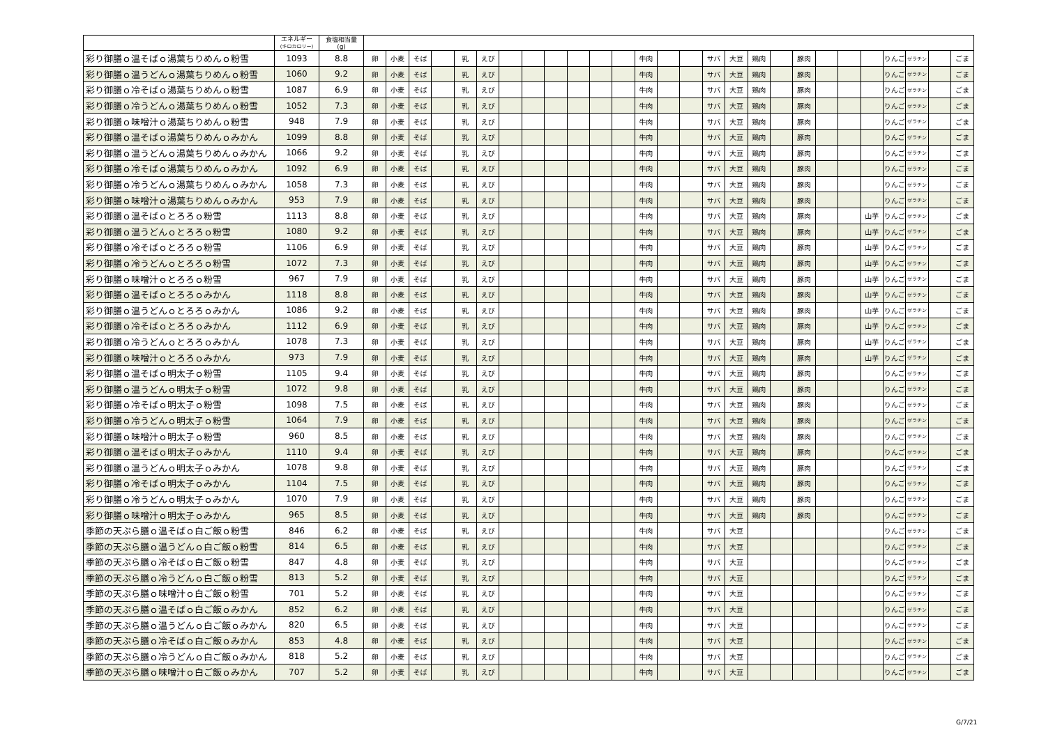| | エネルギー (キロカロリー) | 食塩相当量 (g) | | | | | | | | | | | | | | | | | | | | | | | | | | | |
| --- | --- | --- | --- | --- | --- | --- | --- | --- | --- | --- | --- | --- | --- | --- | --- | --- | --- | --- | --- | --- | --- | --- | --- | --- | --- | --- | --- | --- | --- |
| 彩り御膳ｏ温そばｏ湯葉ちりめんｏ粉雪 | 1093 | 8.8 | 卵 | 小麦 | そば | | 乳 | えび | | | | | | | 牛肉 | | | サバ | 大豆 | 鶏肉 | | 豚肉 | | | | りんご | ゼラチン | | ごま |
| 彩り御膳ｏ温うどんｏ湯葉ちりめんｏ粉雪 | 1060 | 9.2 | 卵 | 小麦 | そば | | 乳 | えび | | | | | | | 牛肉 | | | サバ | 大豆 | 鶏肉 | | 豚肉 | | | | りんご | ゼラチン | | ごま |
| 彩り御膳ｏ冷そばｏ湯葉ちりめんｏ粉雪 | 1087 | 6.9 | 卵 | 小麦 | そば | | 乳 | えび | | | | | | | 牛肉 | | | サバ | 大豆 | 鶏肉 | | 豚肉 | | | | りんご | ゼラチン | | ごま |
| 彩り御膳ｏ冷うどんｏ湯葉ちりめんｏ粉雪 | 1052 | 7.3 | 卵 | 小麦 | そば | | 乳 | えび | | | | | | | 牛肉 | | | サバ | 大豆 | 鶏肉 | | 豚肉 | | | | りんご | ゼラチン | | ごま |
| 彩り御膳ｏ味噌汁ｏ湯葉ちりめんｏ粉雪 | 948 | 7.9 | 卵 | 小麦 | そば | | 乳 | えび | | | | | | | 牛肉 | | | サバ | 大豆 | 鶏肉 | | 豚肉 | | | | りんご | ゼラチン | | ごま |
| 彩り御膳ｏ温そばｏ湯葉ちりめんｏみかん | 1099 | 8.8 | 卵 | 小麦 | そば | | 乳 | えび | | | | | | | 牛肉 | | | サバ | 大豆 | 鶏肉 | | 豚肉 | | | | りんご | ゼラチン | | ごま |
| 彩り御膳ｏ温うどんｏ湯葉ちりめんｏみかん | 1066 | 9.2 | 卵 | 小麦 | そば | | 乳 | えび | | | | | | | 牛肉 | | | サバ | 大豆 | 鶏肉 | | 豚肉 | | | | りんご | ゼラチン | | ごま |
| 彩り御膳ｏ冷そばｏ湯葉ちりめんｏみかん | 1092 | 6.9 | 卵 | 小麦 | そば | | 乳 | えび | | | | | | | 牛肉 | | | サバ | 大豆 | 鶏肉 | | 豚肉 | | | | りんご | ゼラチン | | ごま |
| 彩り御膳ｏ冷うどんｏ湯葉ちりめんｏみかん | 1058 | 7.3 | 卵 | 小麦 | そば | | 乳 | えび | | | | | | | 牛肉 | | | サバ | 大豆 | 鶏肉 | | 豚肉 | | | | りんご | ゼラチン | | ごま |
| 彩り御膳ｏ味噌汁ｏ湯葉ちりめんｏみかん | 953 | 7.9 | 卵 | 小麦 | そば | | 乳 | えび | | | | | | | 牛肉 | | | サバ | 大豆 | 鶏肉 | | 豚肉 | | | | りんご | ゼラチン | | ごま |
| 彩り御膳ｏ温そばｏとろろｏ粉雪 | 1113 | 8.8 | 卵 | 小麦 | そば | | 乳 | えび | | | | | | | 牛肉 | | | サバ | 大豆 | 鶏肉 | | 豚肉 | | | 山芋 | りんご | ゼラチン | | ごま |
| 彩り御膳ｏ温うどんｏとろろｏ粉雪 | 1080 | 9.2 | 卵 | 小麦 | そば | | 乳 | えび | | | | | | | 牛肉 | | | サバ | 大豆 | 鶏肉 | | 豚肉 | | | 山芋 | りんご | ゼラチン | | ごま |
| 彩り御膳ｏ冷そばｏとろろｏ粉雪 | 1106 | 6.9 | 卵 | 小麦 | そば | | 乳 | えび | | | | | | | 牛肉 | | | サバ | 大豆 | 鶏肉 | | 豚肉 | | | 山芋 | りんご | ゼラチン | | ごま |
| 彩り御膳ｏ冷うどんｏとろろｏ粉雪 | 1072 | 7.3 | 卵 | 小麦 | そば | | 乳 | えび | | | | | | | 牛肉 | | | サバ | 大豆 | 鶏肉 | | 豚肉 | | | 山芋 | りんご | ゼラチン | | ごま |
| 彩り御膳ｏ味噌汁ｏとろろｏ粉雪 | 967 | 7.9 | 卵 | 小麦 | そば | | 乳 | えび | | | | | | | 牛肉 | | | サバ | 大豆 | 鶏肉 | | 豚肉 | | | 山芋 | りんご | ゼラチン | | ごま |
| 彩り御膳ｏ温そばｏとろろｏみかん | 1118 | 8.8 | 卵 | 小麦 | そば | | 乳 | えび | | | | | | | 牛肉 | | | サバ | 大豆 | 鶏肉 | | 豚肉 | | | 山芋 | りんご | ゼラチン | | ごま |
| 彩り御膳ｏ温うどんｏとろろｏみかん | 1086 | 9.2 | 卵 | 小麦 | そば | | 乳 | えび | | | | | | | 牛肉 | | | サバ | 大豆 | 鶏肉 | | 豚肉 | | | 山芋 | りんご | ゼラチン | | ごま |
| 彩り御膳ｏ冷そばｏとろろｏみかん | 1112 | 6.9 | 卵 | 小麦 | そば | | 乳 | えび | | | | | | | 牛肉 | | | サバ | 大豆 | 鶏肉 | | 豚肉 | | | 山芋 | りんご | ゼラチン | | ごま |
| 彩り御膳ｏ冷うどんｏとろろｏみかん | 1078 | 7.3 | 卵 | 小麦 | そば | | 乳 | えび | | | | | | | 牛肉 | | | サバ | 大豆 | 鶏肉 | | 豚肉 | | | 山芋 | りんご | ゼラチン | | ごま |
| 彩り御膳ｏ味噌汁ｏとろろｏみかん | 973 | 7.9 | 卵 | 小麦 | そば | | 乳 | えび | | | | | | | 牛肉 | | | サバ | 大豆 | 鶏肉 | | 豚肉 | | | 山芋 | りんご | ゼラチン | | ごま |
| 彩り御膳ｏ温そばｏ明太子ｏ粉雪 | 1105 | 9.4 | 卵 | 小麦 | そば | | 乳 | えび | | | | | | | 牛肉 | | | サバ | 大豆 | 鶏肉 | | 豚肉 | | | | りんご | ゼラチン | | ごま |
| 彩り御膳ｏ温うどんｏ明太子ｏ粉雪 | 1072 | 9.8 | 卵 | 小麦 | そば | | 乳 | えび | | | | | | | 牛肉 | | | サバ | 大豆 | 鶏肉 | | 豚肉 | | | | りんご | ゼラチン | | ごま |
| 彩り御膳ｏ冷そばｏ明太子ｏ粉雪 | 1098 | 7.5 | 卵 | 小麦 | そば | | 乳 | えび | | | | | | | 牛肉 | | | サバ | 大豆 | 鶏肉 | | 豚肉 | | | | りんご | ゼラチン | | ごま |
| 彩り御膳ｏ冷うどんｏ明太子ｏ粉雪 | 1064 | 7.9 | 卵 | 小麦 | そば | | 乳 | えび | | | | | | | 牛肉 | | | サバ | 大豆 | 鶏肉 | | 豚肉 | | | | りんご | ゼラチン | | ごま |
| 彩り御膳ｏ味噌汁ｏ明太子ｏ粉雪 | 960 | 8.5 | 卵 | 小麦 | そば | | 乳 | えび | | | | | | | 牛肉 | | | サバ | 大豆 | 鶏肉 | | 豚肉 | | | | りんご | ゼラチン | | ごま |
| 彩り御膳ｏ温そばｏ明太子ｏみかん | 1110 | 9.4 | 卵 | 小麦 | そば | | 乳 | えび | | | | | | | 牛肉 | | | サバ | 大豆 | 鶏肉 | | 豚肉 | | | | りんご | ゼラチン | | ごま |
| 彩り御膳ｏ温うどんｏ明太子ｏみかん | 1078 | 9.8 | 卵 | 小麦 | そば | | 乳 | えび | | | | | | | 牛肉 | | | サバ | 大豆 | 鶏肉 | | 豚肉 | | | | りんご | ゼラチン | | ごま |
| 彩り御膳ｏ冷そばｏ明太子ｏみかん | 1104 | 7.5 | 卵 | 小麦 | そば | | 乳 | えび | | | | | | | 牛肉 | | | サバ | 大豆 | 鶏肉 | | 豚肉 | | | | りんご | ゼラチン | | ごま |
| 彩り御膳ｏ冷うどんｏ明太子ｏみかん | 1070 | 7.9 | 卵 | 小麦 | そば | | 乳 | えび | | | | | | | 牛肉 | | | サバ | 大豆 | 鶏肉 | | 豚肉 | | | | りんご | ゼラチン | | ごま |
| 彩り御膳ｏ味噌汁ｏ明太子ｏみかん | 965 | 8.5 | 卵 | 小麦 | そば | | 乳 | えび | | | | | | | 牛肉 | | | サバ | 大豆 | 鶏肉 | | 豚肉 | | | | りんご | ゼラチン | | ごま |
| 季節の天ぷら膳ｏ温そばｏ白ご飯ｏ粉雪 | 846 | 6.2 | 卵 | 小麦 | そば | | 乳 | えび | | | | | | | 牛肉 | | | サバ | 大豆 | | | | | | | りんご | ゼラチン | | ごま |
| 季節の天ぷら膳ｏ温うどんｏ白ご飯ｏ粉雪 | 814 | 6.5 | 卵 | 小麦 | そば | | 乳 | えび | | | | | | | 牛肉 | | | サバ | 大豆 | | | | | | | りんご | ゼラチン | | ごま |
| 季節の天ぷら膳ｏ冷そばｏ白ご飯ｏ粉雪 | 847 | 4.8 | 卵 | 小麦 | そば | | 乳 | えび | | | | | | | 牛肉 | | | サバ | 大豆 | | | | | | | りんご | ゼラチン | | ごま |
| 季節の天ぷら膳ｏ冷うどんｏ白ご飯ｏ粉雪 | 813 | 5.2 | 卵 | 小麦 | そば | | 乳 | えび | | | | | | | 牛肉 | | | サバ | 大豆 | | | | | | | りんご | ゼラチン | | ごま |
| 季節の天ぷら膳ｏ味噌汁ｏ白ご飯ｏ粉雪 | 701 | 5.2 | 卵 | 小麦 | そば | | 乳 | えび | | | | | | | 牛肉 | | | サバ | 大豆 | | | | | | | りんご | ゼラチン | | ごま |
| 季節の天ぷら膳ｏ温そばｏ白ご飯ｏみかん | 852 | 6.2 | 卵 | 小麦 | そば | | 乳 | えび | | | | | | | 牛肉 | | | サバ | 大豆 | | | | | | | りんご | ゼラチン | | ごま |
| 季節の天ぷら膳ｏ温うどんｏ白ご飯ｏみかん | 820 | 6.5 | 卵 | 小麦 | そば | | 乳 | えび | | | | | | | 牛肉 | | | サバ | 大豆 | | | | | | | りんご | ゼラチン | | ごま |
| 季節の天ぷら膳ｏ冷そばｏ白ご飯ｏみかん | 853 | 4.8 | 卵 | 小麦 | そば | | 乳 | えび | | | | | | | 牛肉 | | | サバ | 大豆 | | | | | | | りんご | ゼラチン | | ごま |
| 季節の天ぷら膳ｏ冷うどんｏ白ご飯ｏみかん | 818 | 5.2 | 卵 | 小麦 | そば | | 乳 | えび | | | | | | | 牛肉 | | | サバ | 大豆 | | | | | | | りんご | ゼラチン | | ごま |
| 季節の天ぷら膳ｏ味噌汁ｏ白ご飯ｏみかん | 707 | 5.2 | 卵 | 小麦 | そば | | 乳 | えび | | | | | | | 牛肉 | | | サバ | 大豆 | | | | | | | りんご | ゼラチン | | ごま |
G/7/21